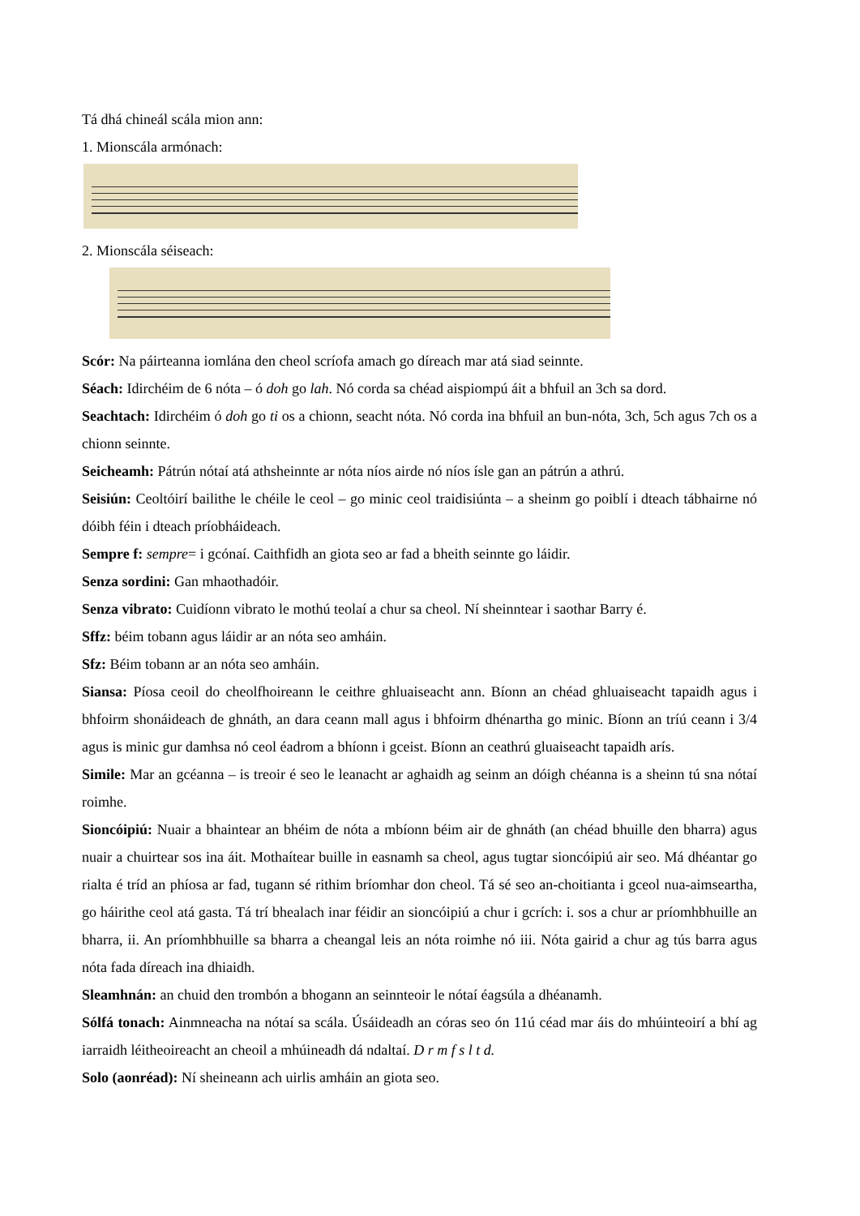Tá dhá chineál scála mion ann:
1. Mionscála armónach:
2. Mionscála séiseach:
Scór: Na páirteanna iomlána den cheol scríofa amach go díreach mar atá siad seinnte.
Séach: Idirchéim de 6 nóta – ó doh go lah. Nó corda sa chéad aispiompú áit a bhfuil an 3ch sa dord.
Seachtach: Idirchéim ó doh go ti os a chionn, seacht nóta. Nó corda ina bhfuil an bun-nóta, 3ch, 5ch agus 7ch os a chionn seinnte.
Seicheamh: Pátrún nótaí atá athsheinnte ar nóta níos airde nó níos ísle gan an pátrún a athrú.
Seisiún: Ceoltóirí bailithe le chéile le ceol – go minic ceol traidisiúnta – a sheinm go poiblí i dteach tábhairne nó dóibh féin i dteach príobháideach.
Sempre f: sempre= i gcónaí. Caithfidh an giota seo ar fad a bheith seinnte go láidir.
Senza sordini: Gan mhaothadóir.
Senza vibrato: Cuidíonn vibrato le mothú teolaí a chur sa cheol. Ní sheinntear i saothar Barry é.
Sffz: béim tobann agus láidir ar an nóta seo amháin.
Sfz: Béim tobann ar an nóta seo amháin.
Siansa: Píosa ceoil do cheolfhoireann le ceithre ghluaiseacht ann. Bíonn an chéad ghluaiseacht tapaidh agus i bhfoirm shonáideach de ghnáth, an dara ceann mall agus i bhfoirm dhénartha go minic. Bíonn an tríú ceann i 3/4 agus is minic gur damhsa nó ceol éadrom a bhíonn i gceist. Bíonn an ceathrú gluaiseacht tapaidh arís.
Simile: Mar an gcéanna – is treoir é seo le leanacht ar aghaidh ag seinm an dóigh chéanna is a sheinn tú sna nótaí roimhe.
Sioncóipiú: Nuair a bhaintear an bhéim de nóta a mbíonn béim air de ghnáth (an chéad bhuille den bharra) agus nuair a chuirtear sos ina áit. Mothaítear buille in easnamh sa cheol, agus tugtar sioncóipiú air seo. Má dhéantar go rialta é tríd an phíosa ar fad, tugann sé rithim bríomhar don cheol. Tá sé seo an-choitianta i gceol nua-aimseartha, go háirithe ceol atá gasta. Tá trí bhealach inar féidir an sioncóipiú a chur i gcrích: i. sos a chur ar príomhbhuille an bharra, ii. An príomhbhuille sa bharra a cheangal leis an nóta roimhe nó iii. Nóta gairid a chur ag tús barra agus nóta fada díreach ina dhiaidh.
Sleamhnán: an chuid den trombón a bhogann an seinnteoir le nótaí éagsúla a dhéanamh.
Sólfá tonach: Ainmneacha na nótaí sa scála. Úsáideadh an córas seo ón 11ú céad mar áis do mhúinteoirí a bhí ag iarraidh léitheoireacht an cheoil a mhúineadh dá ndaltaí. D r m f s l t d.
Solo (aonréad): Ní sheineann ach uirlis amháin an giota seo.